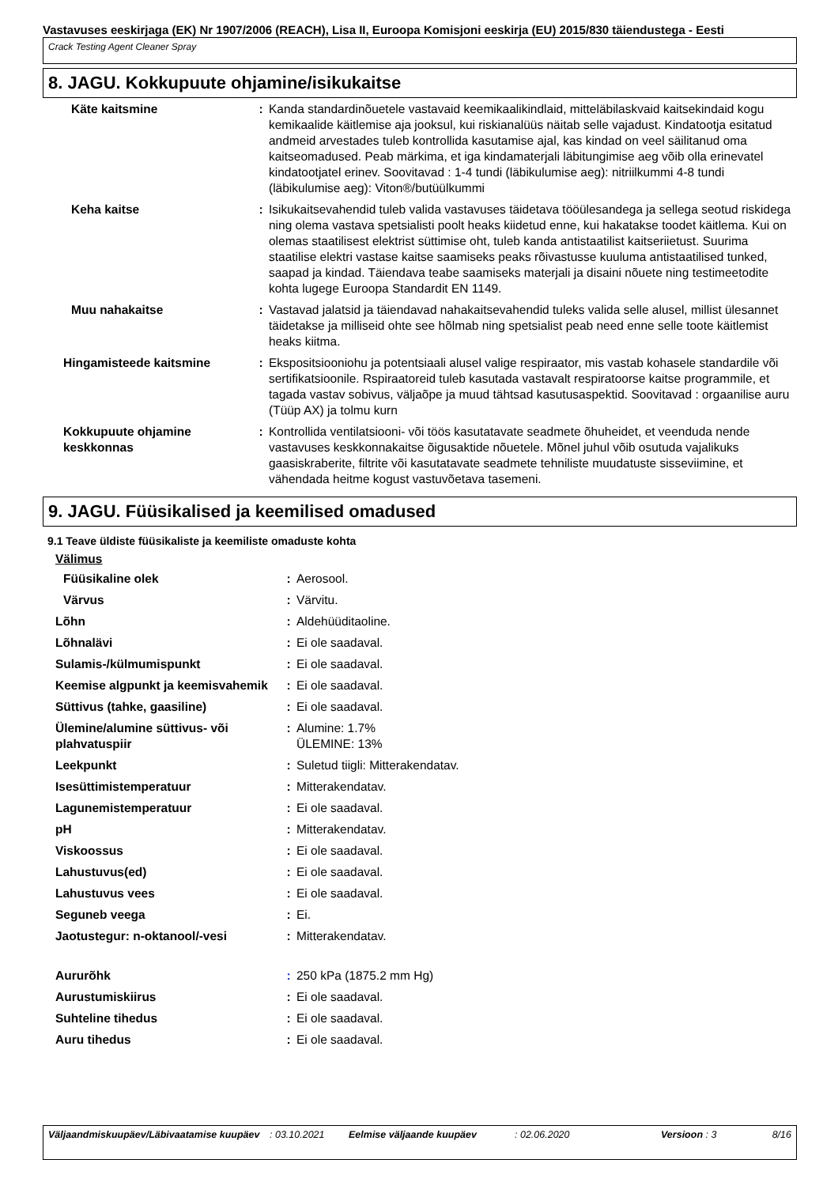Vastavuses eeskirjaga (EK) Nr 1907/2006 (REACH), Lisa II, Euroopa Komisjoni eeskirja (EU) 2015/830 täiendustega - Eesti
Crack Testing Agent Cleaner Spray
8. JAGU. Kokkupuute ohjamine/isikukaitse
| Käte kaitsmine | : | Kanda standardinõuetele vastavaid keemikaalikindlaid, mitteläbilaskvaid kaitsekindaid kogu kemikaalide käitlemise aja jooksul, kui riskianalüüs näitab selle vajadust. Kindatootja esitatud andmeid arvestades tuleb kontrollida kasutamise ajal, kas kindad on veel säilitanud oma kaitseomadused. Peab märkima, et iga kindamaterjali läbitungimise aeg võib olla erinevatel kindatootjatel erinev. Soovitavad : 1-4 tundi (läbikulumise aeg): nitriilkummi 4-8 tundi (läbikulumise aeg): Viton®/butüülkummi |
| Keha kaitse | : | Isikukaitsevahendid tuleb valida vastavuses täidetava tööülesandega ja sellega seotud riskidega ning olema vastava spetsialisti poolt heaks kiidetud enne, kui hakatakse toodet käitlema. Kui on olemas staatilisest elektrist süttimise oht, tuleb kanda antistaatilist kaitseriietust. Suurima staatilise elektri vastase kaitse saamiseks peaks rõivastusse kuuluma antistaatilised tunked, saapad ja kindad. Täiendava teabe saamiseks materjali ja disaini nõuete ning testimeetodite kohta lugege Euroopa Standardit EN 1149. |
| Muu nahakaitse | : | Vastavad jalatsid ja täiendavad nahakaitsevahendid tuleks valida selle alusel, millist ülesannet täidetakse ja milliseid ohte see hõlmab ning spetsialist peab need enne selle toote käitlemist heaks kiitma. |
| Hingamisteede kaitsmine | : | Ekspositsiooniohu ja potentsiaali alusel valige respiraator, mis vastab kohasele standardile või sertifikatsioonile. Rspiraatoreid tuleb kasutada vastavalt respiratoorse kaitse programmile, et tagada vastav sobivus, väljaõpe ja muud tähtsad kasutusaspektid. Soovitavad : orgaanilise auru (Tüüp AX) ja tolmu kurn |
| Kokkupuute ohjamine keskkonnas | : | Kontrollida ventilatsiooni- või töös kasutatavate seadmete õhuheidet, et veenduda nende vastavuses keskkonnakaitse õigusaktide nõuetele. Mõnel juhul võib osutuda vajalikuks gaasiskraberite, filtrite või kasutatavate seadmete tehniliste muudatuste sisseviimine, et vähendada heitme kogust vastuvõetava tasemeni. |
9. JAGU. Füüsikalised ja keemilised omadused
9.1 Teave üldiste füüsikaliste ja keemiliste omaduste kohta
Välimus
| Füüsikaline olek | : | Aerosool. |
| Värvus | : | Värvitu. |
| Lõhn | : | Aldehüüditaoline. |
| Lõhnalävi | : | Ei ole saadaval. |
| Sulamis-/külmumispunkt | : | Ei ole saadaval. |
| Keemise algpunkt ja keemisvahemik | : | Ei ole saadaval. |
| Süttivus (tahke, gaasiline) | : | Ei ole saadaval. |
| Ülemine/alumine süttivus- või plahvatuspiir | : | Alumine: 1.7% ÜLEMINE: 13% |
| Leekpunkt | : | Suletud tiigli: Mitterakendatav. |
| Isesüttimistemperatuur | : | Mitterakendatav. |
| Lagunemistemperatuur | : | Ei ole saadaval. |
| pH | : | Mitterakendatav. |
| Viskoossus | : | Ei ole saadaval. |
| Lahustuvus(ed) | : | Ei ole saadaval. |
| Lahustuvus vees | : | Ei ole saadaval. |
| Seguneb veega | : | Ei. |
| Jaotustegur: n-oktanool/-vesi | : | Mitterakendatav. |
| Aururõhk | : | 250 kPa (1875.2 mm Hg) |
| Aurustumiskiirus | : | Ei ole saadaval. |
| Suhteline tihedus | : | Ei ole saadaval. |
| Auru tihedus | : | Ei ole saadaval. |
Väljaandmiskuupäev/Läbivaatamise kuupäev
: 03.10.2021 Eelmise väljaande kuupäev : 02.06.2020 Versioon : 3 8/16